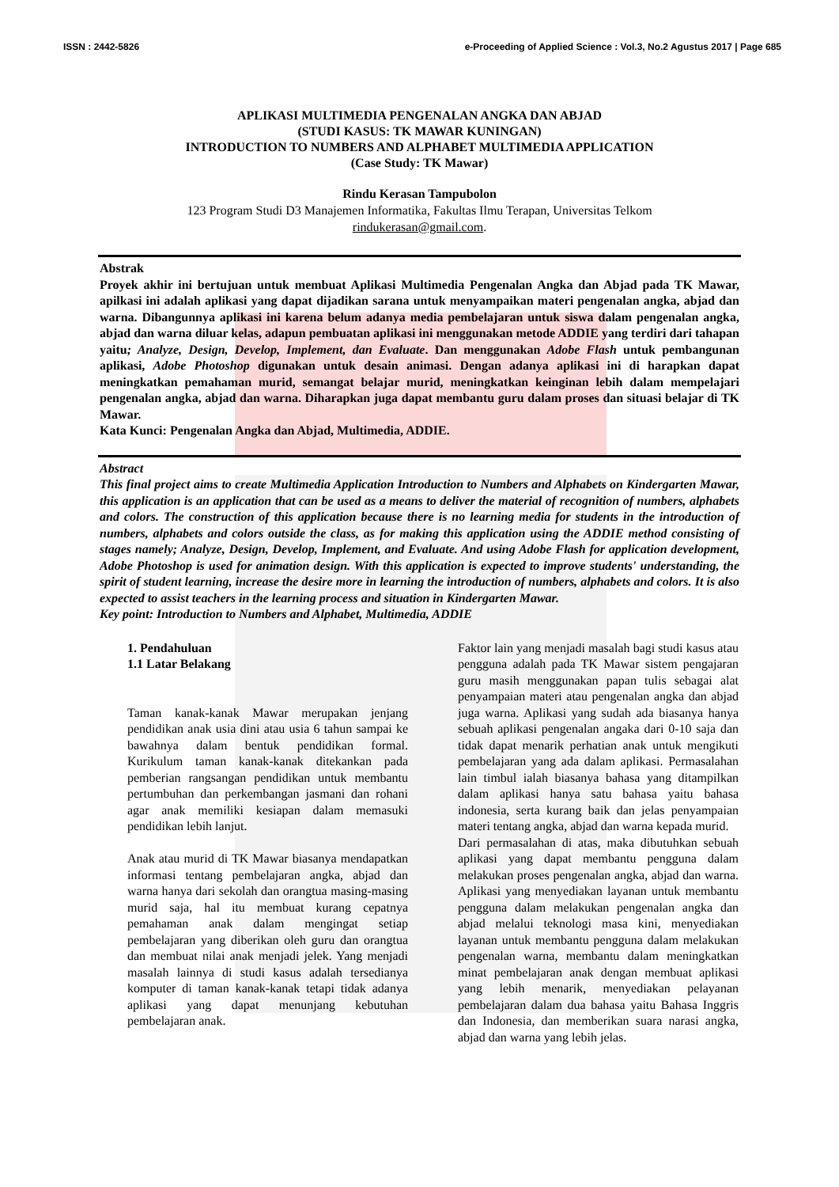ISSN : 2442-5826 e-Proceeding of Applied Science : Vol.3, No.2 Agustus 2017 | Page 685
APLIKASI MULTIMEDIA PENGENALAN ANGKA DAN ABJAD
(STUDI KASUS: TK MAWAR KUNINGAN)
INTRODUCTION TO NUMBERS AND ALPHABET MULTIMEDIA APPLICATION
(Case Study: TK Mawar)
Rindu Kerasan Tampubolon
123 Program Studi D3 Manajemen Informatika, Fakultas Ilmu Terapan, Universitas Telkom
rindukerasan@gmail.com.
Abstrak
Proyek akhir ini bertujuan untuk membuat Aplikasi Multimedia Pengenalan Angka dan Abjad pada TK Mawar, apilkasi ini adalah aplikasi yang dapat dijadikan sarana untuk menyampaikan materi pengenalan angka, abjad dan warna. Dibangunnya aplikasi ini karena belum adanya media pembelajaran untuk siswa dalam pengenalan angka, abjad dan warna diluar kelas, adapun pembuatan aplikasi ini menggunakan metode ADDIE yang terdiri dari tahapan yaitu; Analyze, Design, Develop, Implement, dan Evaluate. Dan menggunakan Adobe Flash untuk pembangunan aplikasi, Adobe Photoshop digunakan untuk desain animasi. Dengan adanya aplikasi ini di harapkan dapat meningkatkan pemahaman murid, semangat belajar murid, meningkatkan keinginan lebih dalam mempelajari pengenalan angka, abjad dan warna. Diharapkan juga dapat membantu guru dalam proses dan situasi belajar di TK Mawar.
Kata Kunci: Pengenalan Angka dan Abjad, Multimedia, ADDIE.
Abstract
This final project aims to create Multimedia Application Introduction to Numbers and Alphabets on Kindergarten Mawar, this application is an application that can be used as a means to deliver the material of recognition of numbers, alphabets and colors. The construction of this application because there is no learning media for students in the introduction of numbers, alphabets and colors outside the class, as for making this application using the ADDIE method consisting of stages namely; Analyze, Design, Develop, Implement, and Evaluate. And using Adobe Flash for application development, Adobe Photoshop is used for animation design. With this application is expected to improve students' understanding, the spirit of student learning, increase the desire more in learning the introduction of numbers, alphabets and colors. It is also expected to assist teachers in the learning process and situation in Kindergarten Mawar.
Key point: Introduction to Numbers and Alphabet, Multimedia, ADDIE
1. Pendahuluan
1.1 Latar Belakang
Taman kanak-kanak Mawar merupakan jenjang pendidikan anak usia dini atau usia 6 tahun sampai ke bawahnya dalam bentuk pendidikan formal. Kurikulum taman kanak-kanak ditekankan pada pemberian rangsangan pendidikan untuk membantu pertumbuhan dan perkembangan jasmani dan rohani agar anak memiliki kesiapan dalam memasuki pendidikan lebih lanjut.
Anak atau murid di TK Mawar biasanya mendapatkan informasi tentang pembelajaran angka, abjad dan warna hanya dari sekolah dan orangtua masing-masing murid saja, hal itu membuat kurang cepatnya pemahaman anak dalam mengingat setiap pembelajaran yang diberikan oleh guru dan orangtua dan membuat nilai anak menjadi jelek. Yang menjadi masalah lainnya di studi kasus adalah tersedianya komputer di taman kanak-kanak tetapi tidak adanya aplikasi yang dapat menunjang kebutuhan pembelajaran anak.
Faktor lain yang menjadi masalah bagi studi kasus atau pengguna adalah pada TK Mawar sistem pengajaran guru masih menggunakan papan tulis sebagai alat penyampaian materi atau pengenalan angka dan abjad juga warna. Aplikasi yang sudah ada biasanya hanya sebuah aplikasi pengenalan angaka dari 0-10 saja dan tidak dapat menarik perhatian anak untuk mengikuti pembelajaran yang ada dalam aplikasi. Permasalahan lain timbul ialah biasanya bahasa yang ditampilkan dalam aplikasi hanya satu bahasa yaitu bahasa indonesia, serta kurang baik dan jelas penyampaian materi tentang angka, abjad dan warna kepada murid.
Dari permasalahan di atas, maka dibutuhkan sebuah aplikasi yang dapat membantu pengguna dalam melakukan proses pengenalan angka, abjad dan warna. Aplikasi yang menyediakan layanan untuk membantu pengguna dalam melakukan pengenalan angka dan abjad melalui teknologi masa kini, menyediakan layanan untuk membantu pengguna dalam melakukan pengenalan warna, membantu dalam meningkatkan minat pembelajaran anak dengan membuat aplikasi yang lebih menarik, menyediakan pelayanan pembelajaran dalam dua bahasa yaitu Bahasa Inggris dan Indonesia, dan memberikan suara narasi angka, abjad dan warna yang lebih jelas.